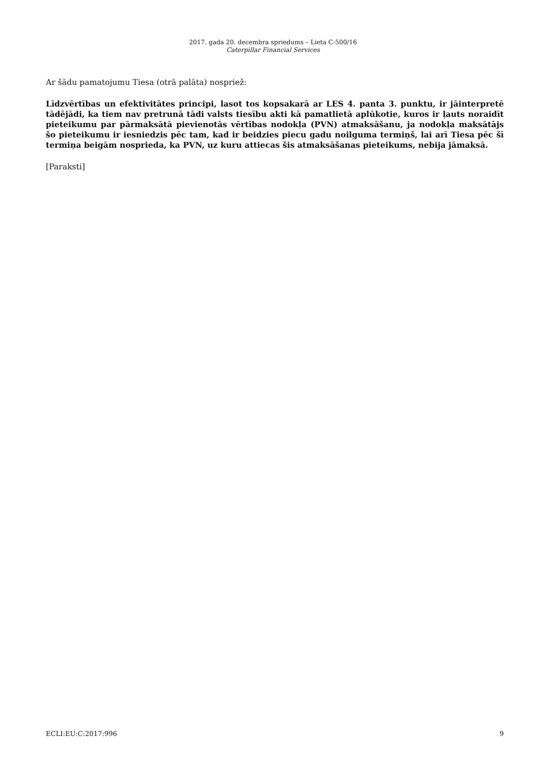2017. gada 20. decembra spriedums – Lieta C-500/16
Caterpillar Financial Services
Ar šādu pamatojumu Tiesa (otrā palāta) nospriež:
Līdzvērtības un efektivitātes principi, lasot tos kopsakarā ar LES 4. panta 3. punktu, ir jāinterpretē tādējādi, ka tiem nav pretrunā tādi valsts tiesību akti kā pamatlietā aplūkotie, kuros ir ļauts noraidīt pieteikumu par pārmaksātā pievienotās vērtības nodokļa (PVN) atmaksāšanu, ja nodokļa maksātājs šo pieteikumu ir iesniedzis pēc tam, kad ir beidzies piecu gadu noilguma termiņš, lai arī Tiesa pēc šī termiņa beigām nosprieda, ka PVN, uz kuru attiecas šis atmaksāšanas pieteikums, nebija jāmaksā.
[Paraksti]
ECLI:EU:C:2017:996 9